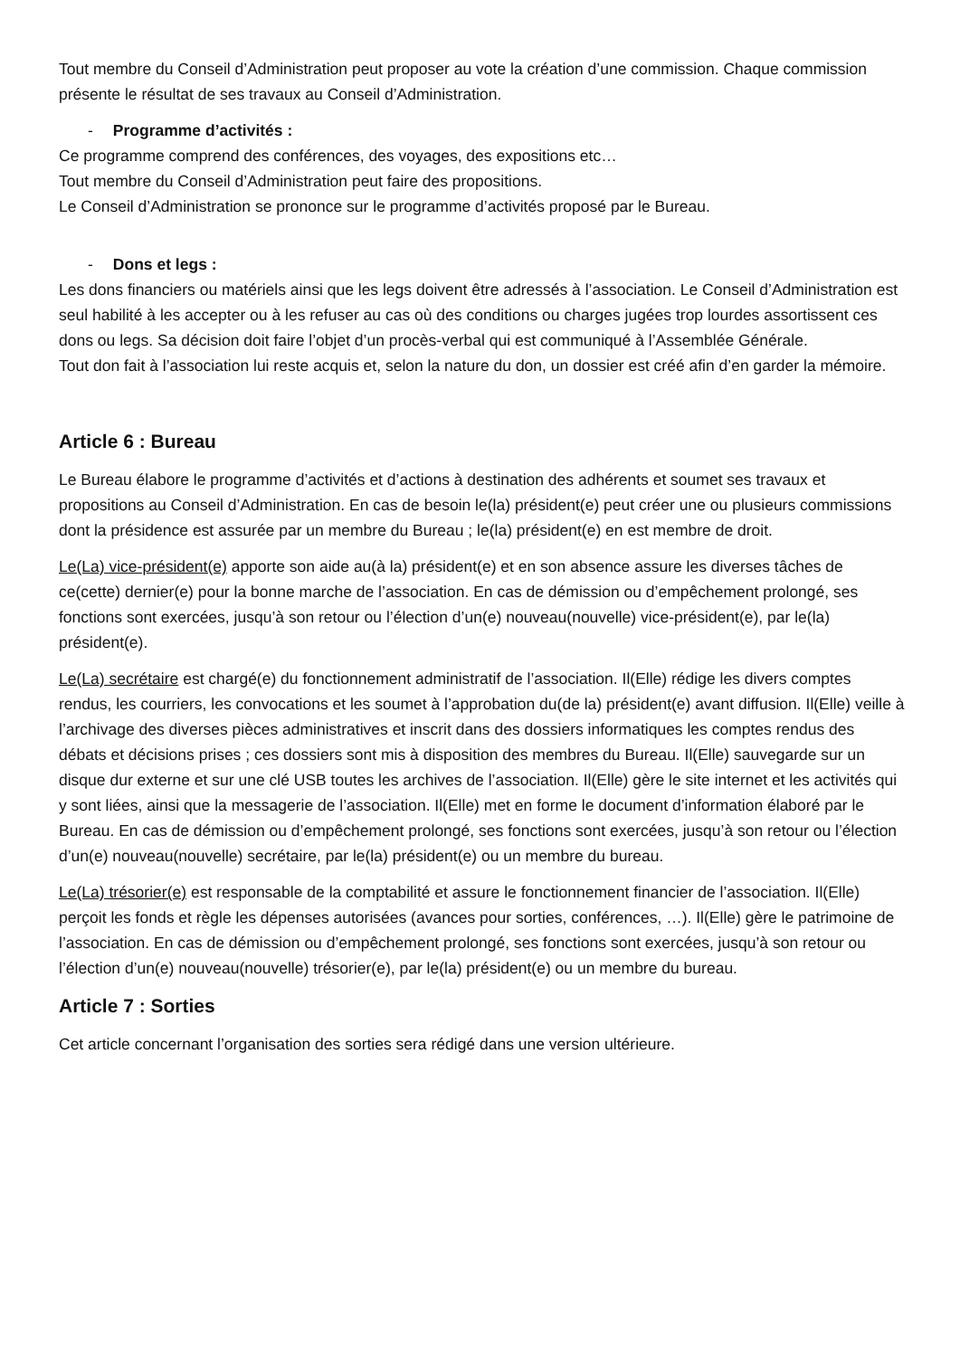Tout membre du Conseil d’Administration peut proposer au vote la création d’une commission. Chaque commission présente le résultat de ses travaux au Conseil d’Administration.
- Programme d’activités :
Ce programme comprend des conférences, des voyages, des expositions etc…
Tout membre du Conseil d’Administration peut faire des propositions.
Le Conseil d’Administration se prononce sur le programme d’activités proposé par le Bureau.
- Dons et legs :
Les dons financiers ou matériels ainsi que les legs doivent être adressés à l’association. Le Conseil d’Administration est seul habilité à les accepter ou à les refuser au cas où des conditions ou charges jugées trop lourdes assortissent ces dons ou legs. Sa décision doit faire l’objet d’un procès-verbal qui est communiqué à l’Assemblée Générale.
Tout don fait à l’association lui reste acquis et, selon la nature du don, un dossier est créé afin d’en garder la mémoire.
Article 6 : Bureau
Le Bureau élabore le programme d’activités et d’actions à destination des adhérents et soumet ses travaux et propositions au Conseil d’Administration. En cas de besoin le(la) président(e) peut créer une ou plusieurs commissions dont la présidence est assurée par un membre du Bureau ; le(la) président(e) en est membre de droit.
Le(La) vice-président(e) apporte son aide au(à la) président(e) et en son absence assure les diverses tâches de ce(cette) dernier(e) pour la bonne marche de l’association. En cas de démission ou d’empêchement prolongé, ses fonctions sont exercées, jusqu’à son retour ou l’élection d’un(e) nouveau(nouvelle) vice-président(e), par le(la) président(e).
Le(La) secrétaire est chargé(e) du fonctionnement administratif de l’association. Il(Elle) rédige les divers comptes rendus, les courriers, les convocations et les soumet à l’approbation du(de la) président(e) avant diffusion. Il(Elle) veille à l’archivage des diverses pièces administratives et inscrit dans des dossiers informatiques les comptes rendus des débats et décisions prises ; ces dossiers sont mis à disposition des membres du Bureau. Il(Elle) sauvegarde sur un disque dur externe et sur une clé USB toutes les archives de l’association. Il(Elle) gère le site internet et les activités qui y sont liées, ainsi que la messagerie de l’association. Il(Elle) met en forme le document d’information élaboré par le Bureau. En cas de démission ou d’empêchement prolongé, ses fonctions sont exercées, jusqu’à son retour ou l’élection d’un(e) nouveau(nouvelle) secrétaire, par le(la) président(e) ou un membre du bureau.
Le(La) trésorier(e) est responsable de la comptabilité et assure le fonctionnement financier de l’association. Il(Elle) perçoit les fonds et règle les dépenses autorisées (avances pour sorties, conférences, …). Il(Elle) gère le patrimoine de l’association. En cas de démission ou d’empêchement prolongé, ses fonctions sont exercées, jusqu’à son retour ou l’élection d’un(e) nouveau(nouvelle) trésorier(e), par le(la) président(e) ou un membre du bureau.
Article 7 : Sorties
Cet article concernant l’organisation des sorties sera rédigé dans une version ultérieure.